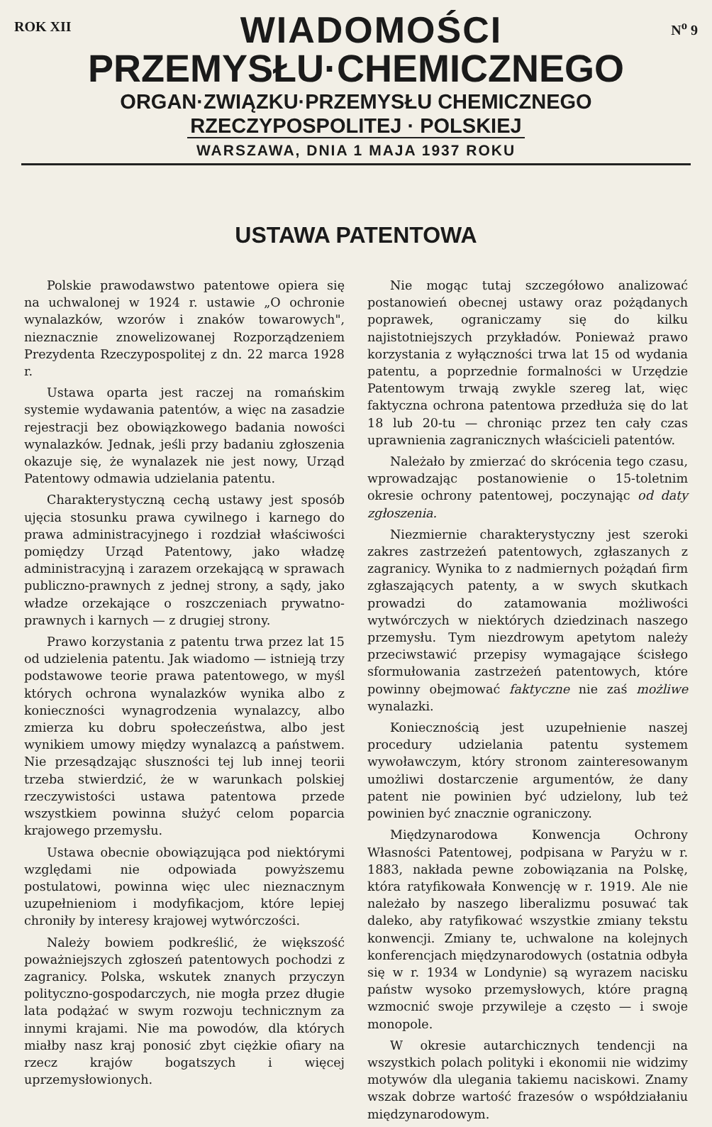ROK XII
WIADOMOŚCI
N<sup>o</sup> 9
PRZEMYSŁU·CHEMICZNEGO
ORGAN·ZWIĄZKU·PRZEMYSŁU CHEMICZNEGO
RZECZYPOSPOLITEJ · POLSKIEJ
WARSZAWA, DNIA 1 MAJA 1937 ROKU
USTAWA PATENTOWA
Polskie prawodawstwo patentowe opiera się na uchwalonej w 1924 r. ustawie „O ochronie wynalazków, wzorów i znaków towarowych", nieznacznie znowelizowanej Rozporządzeniem Prezydenta Rzeczypospolitej z dn. 22 marca 1928 r.
Ustawa oparta jest raczej na romańskim systemie wydawania patentów, a więc na zasadzie rejestracji bez obowiązkowego badania nowości wynalazków. Jednak, jeśli przy badaniu zgłoszenia okazuje się, że wynalazek nie jest nowy, Urząd Patentowy odmawia udzielania patentu.
Charakterystyczną cechą ustawy jest sposób ujęcia stosunku prawa cywilnego i karnego do prawa administracyjnego i rozdział właściwości pomiędzy Urząd Patentowy, jako władzę administracyjną i zarazem orzekającą w sprawach publiczno-prawnych z jednej strony, a sądy, jako władze orzekające o roszczeniach prywatno-prawnych i karnych — z drugiej strony.
Prawo korzystania z patentu trwa przez lat 15 od udzielenia patentu. Jak wiadomo — istnieją trzy podstawowe teorie prawa patentowego, w myśl których ochrona wynalazków wynika albo z konieczności wynagrodzenia wynalazcy, albo zmierza ku dobru społeczeństwa, albo jest wynikiem umowy między wynalazcą a państwem. Nie przesądzając słuszności tej lub innej teorii trzeba stwierdzić, że w warunkach polskiej rzeczywistości ustawa patentowa przede wszystkiem powinna służyć celom poparcia krajowego przemysłu.
Ustawa obecnie obowiązująca pod niektórymi względami nie odpowiada powyższemu postulatowi, powinna więc ulec nieznacznym uzupełnieniom i modyfikacjom, które lepiej chroniły by interesy krajowej wytwórczości.
Należy bowiem podkreślić, że większość poważniejszych zgłoszeń patentowych pochodzi z zagranicy. Polska, wskutek znanych przyczyn polityczno-gospodarczych, nie mogła przez długie lata podążać w swym rozwoju technicznym za innymi krajami. Nie ma powodów, dla których miałby nasz kraj ponosić zbyt ciężkie ofiary na rzecz krajów bogatszych i więcej uprzemysłowionych.
Nie mogąc tutaj szczegółowo analizować postanowień obecnej ustawy oraz pożądanych poprawek, ograniczamy się do kilku najistotniejszych przykładów. Ponieważ prawo korzystania z wyłączności trwa lat 15 od wydania patentu, a poprzednie formalności w Urzędzie Patentowym trwają zwykle szereg lat, więc faktyczna ochrona patentowa przedłuża się do lat 18 lub 20-tu — chroniąc przez ten cały czas uprawnienia zagranicznych właścicieli patentów.
Należało by zmierzać do skrócenia tego czasu, wprowadzając postanowienie o 15-toletnim okresie ochrony patentowej, poczynając od daty zgłoszenia.
Niezmiernie charakterystyczny jest szeroki zakres zastrzeżeń patentowych, zgłaszanych z zagranicy. Wynika to z nadmiernych pożądań firm zgłaszających patenty, a w swych skutkach prowadzi do zatamowania możliwości wytwórczych w niektórych dziedzinach naszego przemysłu. Tym niezdrowym apetytom należy przeciwstawić przepisy wymagające ścisłego sformułowania zastrzeżeń patentowych, które powinny obejmować faktyczne nie zaś możliwe wynalazki.
Koniecznością jest uzupełnienie naszej procedury udzielania patentu systemem wywoławczym, który stronom zainteresowanym umożliwi dostarczenie argumentów, że dany patent nie powinien być udzielony, lub też powinien być znacznie ograniczony.
Międzynarodowa Konwencja Ochrony Własności Patentowej, podpisana w Paryżu w r. 1883, nakłada pewne zobowiązania na Polskę, która ratyfikowała Konwencję w r. 1919. Ale nie należało by naszego liberalizmu posuwać tak daleko, aby ratyfikować wszystkie zmiany tekstu konwencji. Zmiany te, uchwalone na kolejnych konferencjach międzynarodowych (ostatnia odbyła się w r. 1934 w Londynie) są wyrazem nacisku państw wysoko przemysłowych, które pragną wzmocnić swoje przywileje a często — i swoje monopole.
W okresie autarchicznych tendencji na wszystkich polach polityki i ekonomii nie widzimy motywów dla ulegania takiemu naciskowi. Znamy wszak dobrze wartość frazesów o współdziałaniu międzynarodowym.